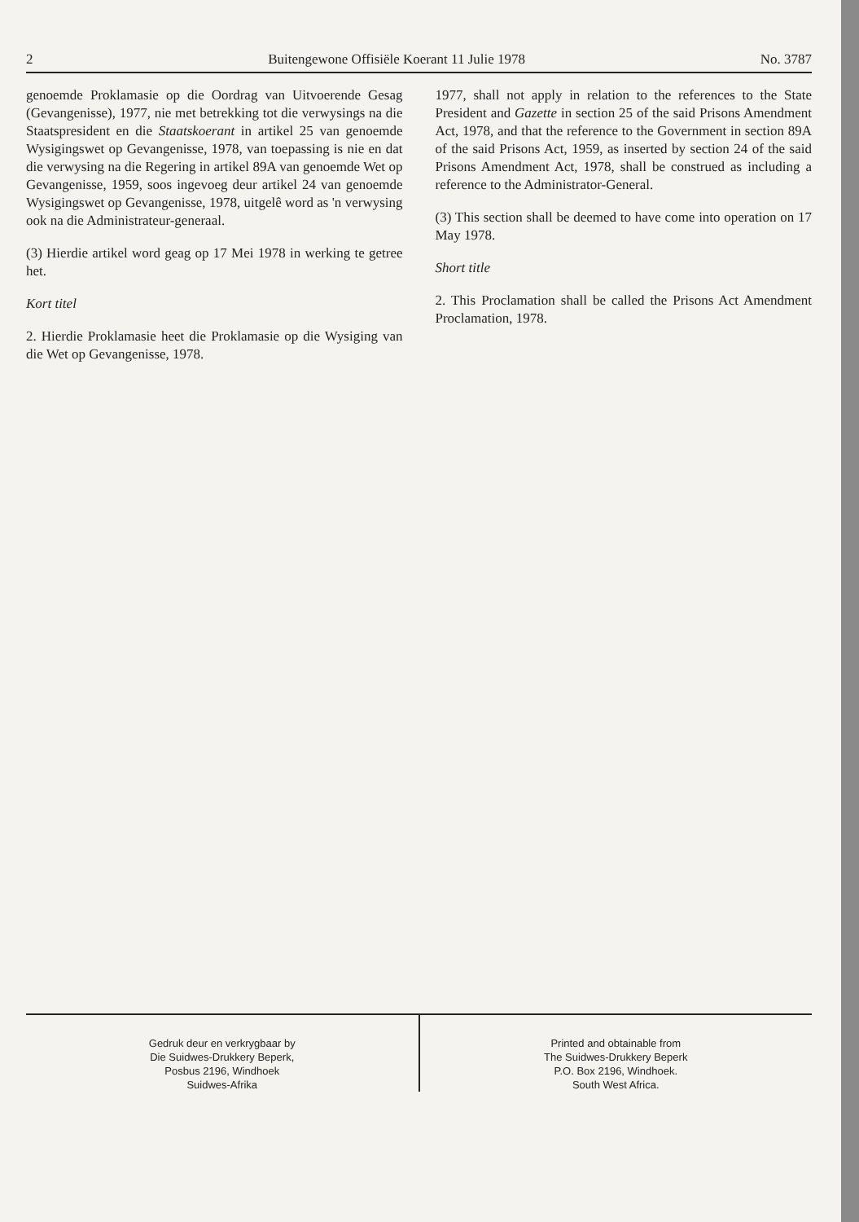2 Buitengewone Offisiële Koerant 11 Julie 1978 No. 3787
genoemde Proklamasie op die Oordrag van Uitvoerende Gesag (Gevangenisse), 1977, nie met betrekking tot die verwysings na die Staatspresident en die Staatskoerant in artikel 25 van genoemde Wysigingswet op Gevangenisse, 1978, van toepassing is nie en dat die verwysing na die Regering in artikel 89A van genoemde Wet op Gevangenisse, 1959, soos ingevoeg deur artikel 24 van genoemde Wysigingswet op Gevangenisse, 1978, uitgelê word as 'n verwysing ook na die Administrateur-generaal.
(3) Hierdie artikel word geag op 17 Mei 1978 in werking te getree het.
Kort titel
2. Hierdie Proklamasie heet die Proklamasie op die Wysiging van die Wet op Gevangenisse, 1978.
1977, shall not apply in relation to the references to the State President and Gazette in section 25 of the said Prisons Amendment Act, 1978, and that the reference to the Government in section 89A of the said Prisons Act, 1959, as inserted by section 24 of the said Prisons Amendment Act, 1978, shall be construed as including a reference to the Administrator-General.
(3) This section shall be deemed to have come into operation on 17 May 1978.
Short title
2. This Proclamation shall be called the Prisons Act Amendment Proclamation, 1978.
Gedruk deur en verkrygbaar by
Die Suidwes-Drukkery Beperk,
Posbus 2196, Windhoek
Suidwes-Afrika
Printed and obtainable from
The Suidwes-Drukkery Beperk
P.O. Box 2196, Windhoek.
South West Africa.